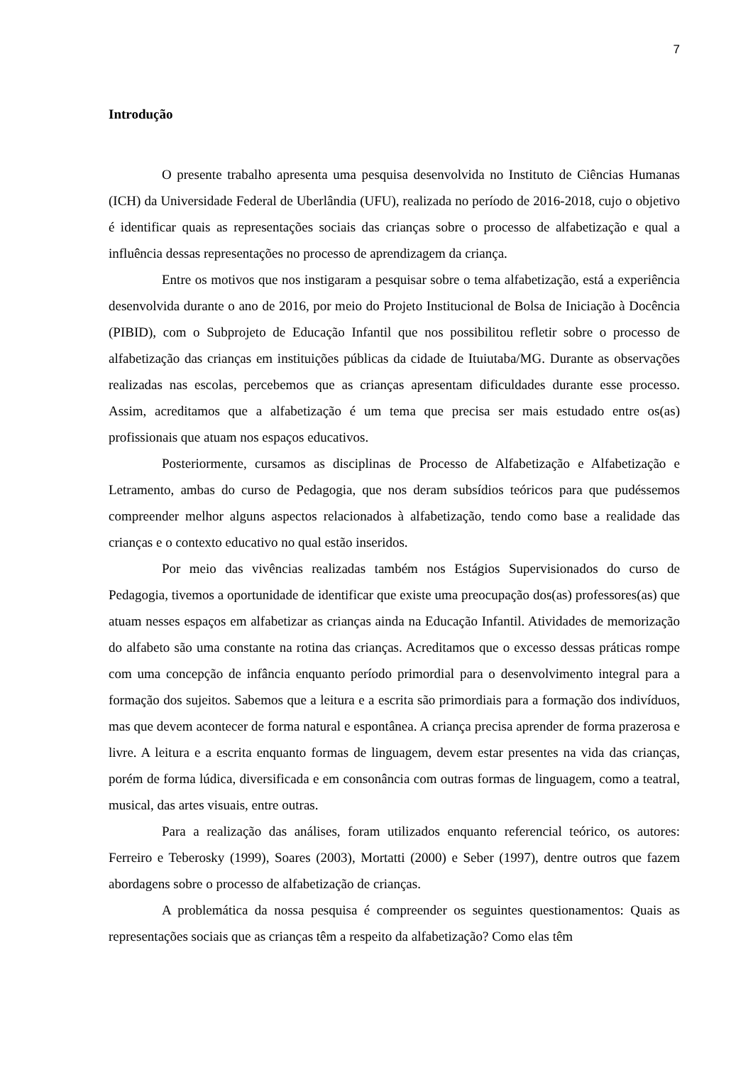7
Introdução
O presente trabalho apresenta uma pesquisa desenvolvida no Instituto de Ciências Humanas (ICH) da Universidade Federal de Uberlândia (UFU), realizada no período de 2016-2018, cujo o objetivo é identificar quais as representações sociais das crianças sobre o processo de alfabetização e qual a influência dessas representações no processo de aprendizagem da criança.
Entre os motivos que nos instigaram a pesquisar sobre o tema alfabetização, está a experiência desenvolvida durante o ano de 2016, por meio do Projeto Institucional de Bolsa de Iniciação à Docência (PIBID), com o Subprojeto de Educação Infantil que nos possibilitou refletir sobre o processo de alfabetização das crianças em instituições públicas da cidade de Ituiutaba/MG. Durante as observações realizadas nas escolas, percebemos que as crianças apresentam dificuldades durante esse processo. Assim, acreditamos que a alfabetização é um tema que precisa ser mais estudado entre os(as) profissionais que atuam nos espaços educativos.
Posteriormente, cursamos as disciplinas de Processo de Alfabetização e Alfabetização e Letramento, ambas do curso de Pedagogia, que nos deram subsídios teóricos para que pudéssemos compreender melhor alguns aspectos relacionados à alfabetização, tendo como base a realidade das crianças e o contexto educativo no qual estão inseridos.
Por meio das vivências realizadas também nos Estágios Supervisionados do curso de Pedagogia, tivemos a oportunidade de identificar que existe uma preocupação dos(as) professores(as) que atuam nesses espaços em alfabetizar as crianças ainda na Educação Infantil. Atividades de memorização do alfabeto são uma constante na rotina das crianças. Acreditamos que o excesso dessas práticas rompe com uma concepção de infância enquanto período primordial para o desenvolvimento integral para a formação dos sujeitos. Sabemos que a leitura e a escrita são primordiais para a formação dos indivíduos, mas que devem acontecer de forma natural e espontânea. A criança precisa aprender de forma prazerosa e livre. A leitura e a escrita enquanto formas de linguagem, devem estar presentes na vida das crianças, porém de forma lúdica, diversificada e em consonância com outras formas de linguagem, como a teatral, musical, das artes visuais, entre outras.
Para a realização das análises, foram utilizados enquanto referencial teórico, os autores: Ferreiro e Teberosky (1999), Soares (2003), Mortatti (2000) e Seber (1997), dentre outros que fazem abordagens sobre o processo de alfabetização de crianças.
A problemática da nossa pesquisa é compreender os seguintes questionamentos: Quais as representações sociais que as crianças têm a respeito da alfabetização? Como elas têm